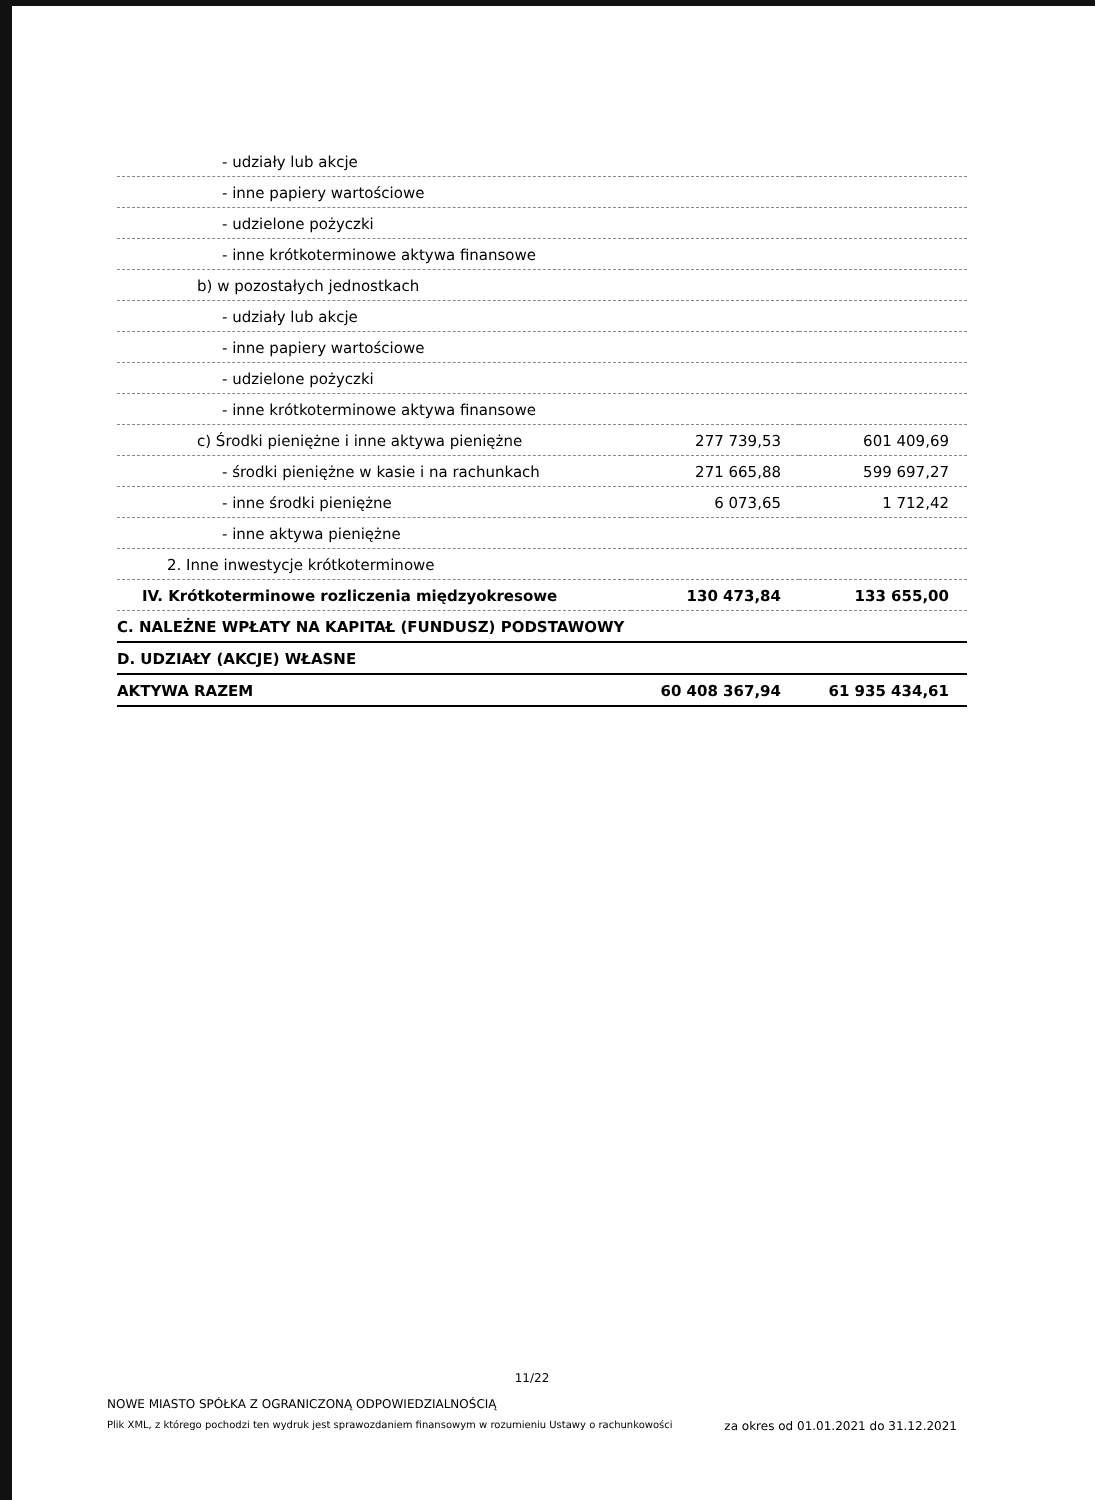| - udziały lub akcje | | |
| - inne papiery wartościowe | | |
| - udzielone pożyczki | | |
| - inne krótkoterminowe aktywa finansowe | | |
| b) w pozostałych jednostkach | | |
| - udziały lub akcje | | |
| - inne papiery wartościowe | | |
| - udzielone pożyczki | | |
| - inne krótkoterminowe aktywa finansowe | | |
| c) Środki pieniężne i inne aktywa pieniężne | 277 739,53 | 601 409,69 |
| - środki pieniężne w kasie i na rachunkach | 271 665,88 | 599 697,27 |
| - inne środki pieniężne | 6 073,65 | 1 712,42 |
| - inne aktywa pieniężne | | |
| 2. Inne inwestycje krótkoterminowe | | |
| IV. Krótkoterminowe rozliczenia międzyokresowe | 130 473,84 | 133 655,00 |
| C. NALEŻNE WPŁATY NA KAPITAŁ (FUNDUSZ) PODSTAWOWY | | |
| D. UDZIAŁY (AKCJE) WŁASNE | | |
| AKTYWA RAZEM | 60 408 367,94 | 61 935 434,61 |
11/22
NOWE MIASTO SPÓŁKA Z OGRANICZONĄ ODPOWIEDZIALNOŚCIĄ
Plik XML, z którego pochodzi ten wydruk jest sprawozdaniem finansowym w rozumieniu Ustawy o rachunkowości za okres od 01.01.2021 do 31.12.2021